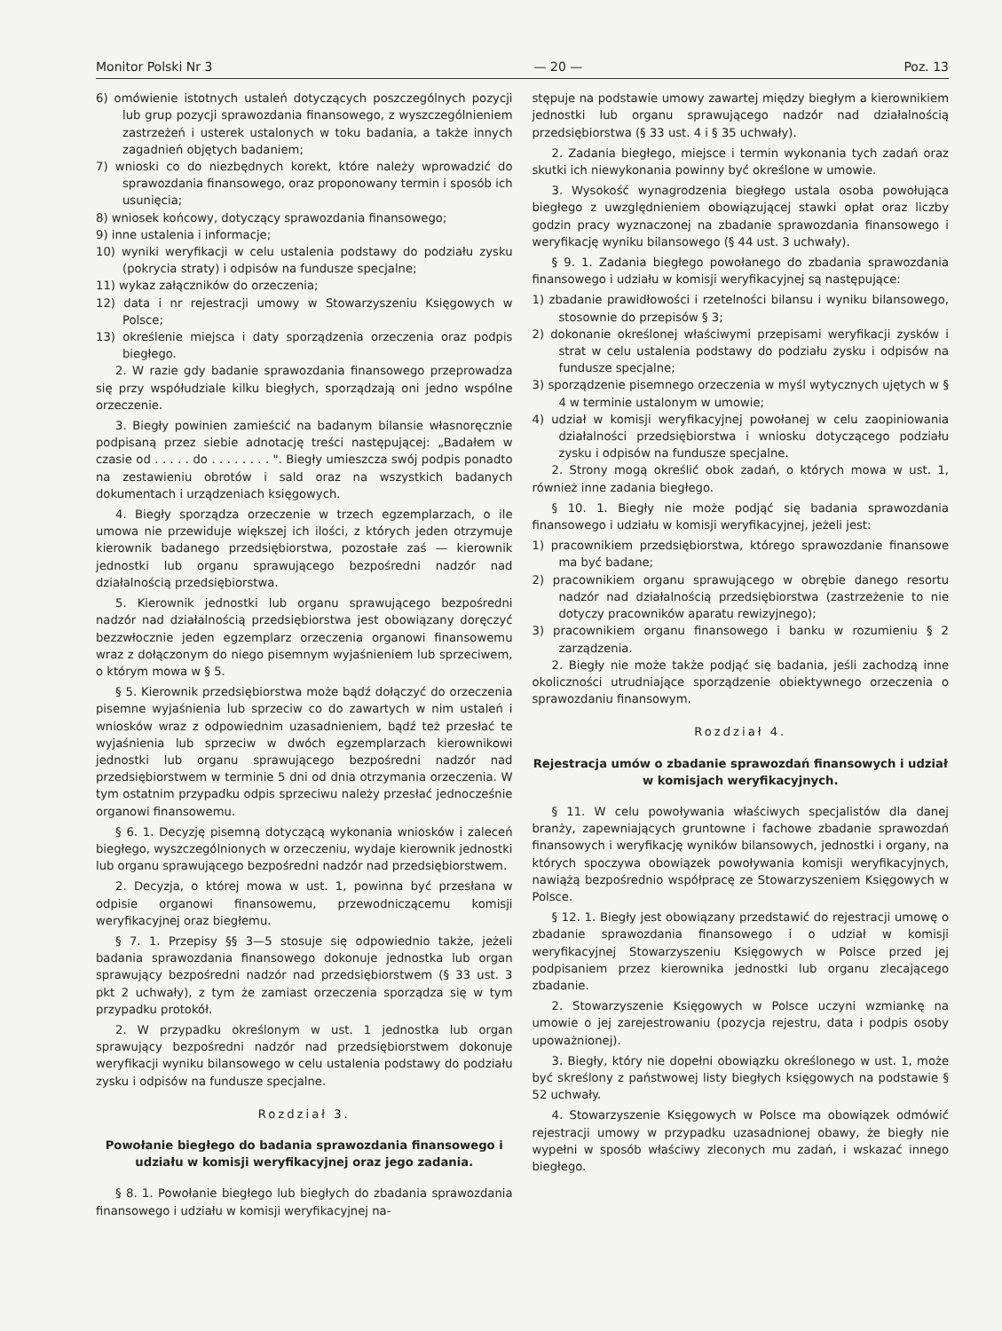Monitor Polski Nr 3 — 20 — Poz. 13
6) omówienie istotnych ustaleń dotyczących poszczególnych pozycji lub grup pozycji sprawozdania finansowego, z wyszczególnieniem zastrzeżeń i usterek ustalonych w toku badania, a także innych zagadnień objętych badaniem;
7) wnioski co do niezbędnych korekt, które należy wprowadzić do sprawozdania finansowego, oraz proponowany termin i sposób ich usunięcia;
8) wniosek końcowy, dotyczący sprawozdania finansowego;
9) inne ustalenia i informacje;
10) wyniki weryfikacji w celu ustalenia podstawy do podziału zysku (pokrycia straty) i odpisów na fundusze specjalne;
11) wykaz załączników do orzeczenia;
12) data i nr rejestracji umowy w Stowarzyszeniu Księgowych w Polsce;
13) określenie miejsca i daty sporządzenia orzeczenia oraz podpis biegłego.
2. W razie gdy badanie sprawozdania finansowego przeprowadza się przy współudziale kilku biegłych, sporządzają oni jedno wspólne orzeczenie.
3. Biegły powinien zamieścić na badanym bilansie własnoręcznie podpisaną przez siebie adnotację treści następującej: „Badałem w czasie od . . . . . do . . . . . . . . ". Biegły umieszcza swój podpis ponadto na zestawieniu obrotów i sald oraz na wszystkich badanych dokumentach i urządzeniach księgowych.
4. Biegły sporządza orzeczenie w trzech egzemplarzach, o ile umowa nie przewiduje większej ich ilości, z których jeden otrzymuje kierownik badanego przedsiębiorstwa, pozostałe zaś — kierownik jednostki lub organu sprawującego bezpośredni nadzór nad działalnością przedsiębiorstwa.
5. Kierownik jednostki lub organu sprawującego bezpośredni nadzór nad działalnością przedsiębiorstwa jest obowiązany doręczyć bezzwłocznie jeden egzemplarz orzeczenia organowi finansowemu wraz z dołączonym do niego pisemnym wyjaśnieniem lub sprzeciwem, o którym mowa w § 5.
§ 5. Kierownik przedsiębiorstwa może bądź dołączyć do orzeczenia pisemne wyjaśnienia lub sprzeciw co do zawartych w nim ustaleń i wniosków wraz z odpowiednim uzasadnieniem, bądź też przesłać te wyjaśnienia lub sprzeciw w dwóch egzemplarzach kierownikowi jednostki lub organu sprawującego bezpośredni nadzór nad przedsiębiorstwem w terminie 5 dni od dnia otrzymania orzeczenia. W tym ostatnim przypadku odpis sprzeciwu należy przesłać jednocześnie organowi finansowemu.
§ 6. 1. Decyzję pisemną dotyczącą wykonania wniosków i zaleceń biegłego, wyszczególnionych w orzeczeniu, wydaje kierownik jednostki lub organu sprawującego bezpośredni nadzór nad przedsiębiorstwem.
2. Decyzja, o której mowa w ust. 1, powinna być przesłana w odpisie organowi finansowemu, przewodniczącemu komisji weryfikacyjnej oraz biegłemu.
§ 7. 1. Przepisy §§ 3—5 stosuje się odpowiednio także, jeżeli badania sprawozdania finansowego dokonuje jednostka lub organ sprawujący bezpośredni nadzór nad przedsiębiorstwem (§ 33 ust. 3 pkt 2 uchwały), z tym że zamiast orzeczenia sporządza się w tym przypadku protokół.
2. W przypadku określonym w ust. 1 jednostka lub organ sprawujący bezpośredni nadzór nad przedsiębiorstwem dokonuje weryfikacji wyniku bilansowego w celu ustalenia podstawy do podziału zysku i odpisów na fundusze specjalne.
Rozdział 3.
Powołanie biegłego do badania sprawozdania finansowego i udziału w komisji weryfikacyjnej oraz jego zadania.
§ 8. 1. Powołanie biegłego lub biegłych do zbadania sprawozdania finansowego i udziału w komisji weryfikacyjnej na-
stępuje na podstawie umowy zawartej między biegłym a kierownikiem jednostki lub organu sprawującego nadzór nad działalnością przedsiębiorstwa (§ 33 ust. 4 i § 35 uchwały).
2. Zadania biegłego, miejsce i termin wykonania tych zadań oraz skutki ich niewykonania powinny być określone w umowie.
3. Wysokość wynagrodzenia biegłego ustala osoba powołująca biegłego z uwzględnieniem obowiązującej stawki opłat oraz liczby godzin pracy wyznaczonej na zbadanie sprawozdania finansowego i weryfikację wyniku bilansowego (§ 44 ust. 3 uchwały).
§ 9. 1. Zadania biegłego powołanego do zbadania sprawozdania finansowego i udziału w komisji weryfikacyjnej są następujące:
1) zbadanie prawidłowości i rzetelności bilansu i wyniku bilansowego, stosownie do przepisów § 3;
2) dokonanie określonej właściwymi przepisami weryfikacji zysków i strat w celu ustalenia podstawy do podziału zysku i odpisów na fundusze specjalne;
3) sporządzenie pisemnego orzeczenia w myśl wytycznych ujętych w § 4 w terminie ustalonym w umowie;
4) udział w komisji weryfikacyjnej powołanej w celu zaopiniowania działalności przedsiębiorstwa i wniosku dotyczącego podziału zysku i odpisów na fundusze specjalne.
2. Strony mogą określić obok zadań, o których mowa w ust. 1, również inne zadania biegłego.
§ 10. 1. Biegły nie może podjąć się badania sprawozdania finansowego i udziału w komisji weryfikacyjnej, jeżeli jest:
1) pracownikiem przedsiębiorstwa, którego sprawozdanie finansowe ma być badane;
2) pracownikiem organu sprawującego w obrębie danego resortu nadzór nad działalnością przedsiębiorstwa (zastrzeżenie to nie dotyczy pracowników aparatu rewizyjnego);
3) pracownikiem organu finansowego i banku w rozumieniu § 2 zarządzenia.
2. Biegły nie może także podjąć się badania, jeśli zachodzą inne okoliczności utrudniające sporządzenie obiektywnego orzeczenia o sprawozdaniu finansowym.
Rozdział 4.
Rejestracja umów o zbadanie sprawozdań finansowych i udział w komisjach weryfikacyjnych.
§ 11. W celu powoływania właściwych specjalistów dla danej branży, zapewniających gruntowne i fachowe zbadanie sprawozdań finansowych i weryfikację wyników bilansowych, jednostki i organy, na których spoczywa obowiązek powoływania komisji weryfikacyjnych, nawiążą bezpośrednio współpracę ze Stowarzyszeniem Księgowych w Polsce.
§ 12. 1. Biegły jest obowiązany przedstawić do rejestracji umowę o zbadanie sprawozdania finansowego i o udział w komisji weryfikacyjnej Stowarzyszeniu Księgowych w Polsce przed jej podpisaniem przez kierownika jednostki lub organu zlecającego zbadanie.
2. Stowarzyszenie Księgowych w Polsce uczyni wzmiankę na umowie o jej zarejestrowaniu (pozycja rejestru, data i podpis osoby upoważnionej).
3. Biegły, który nie dopełni obowiązku określonego w ust. 1, może być skreślony z państwowej listy biegłych księgowych na podstawie § 52 uchwały.
4. Stowarzyszenie Księgowych w Polsce ma obowiązek odmówić rejestracji umowy w przypadku uzasadnionej obawy, że biegły nie wypełni w sposób właściwy zleconych mu zadań, i wskazać innego biegłego.